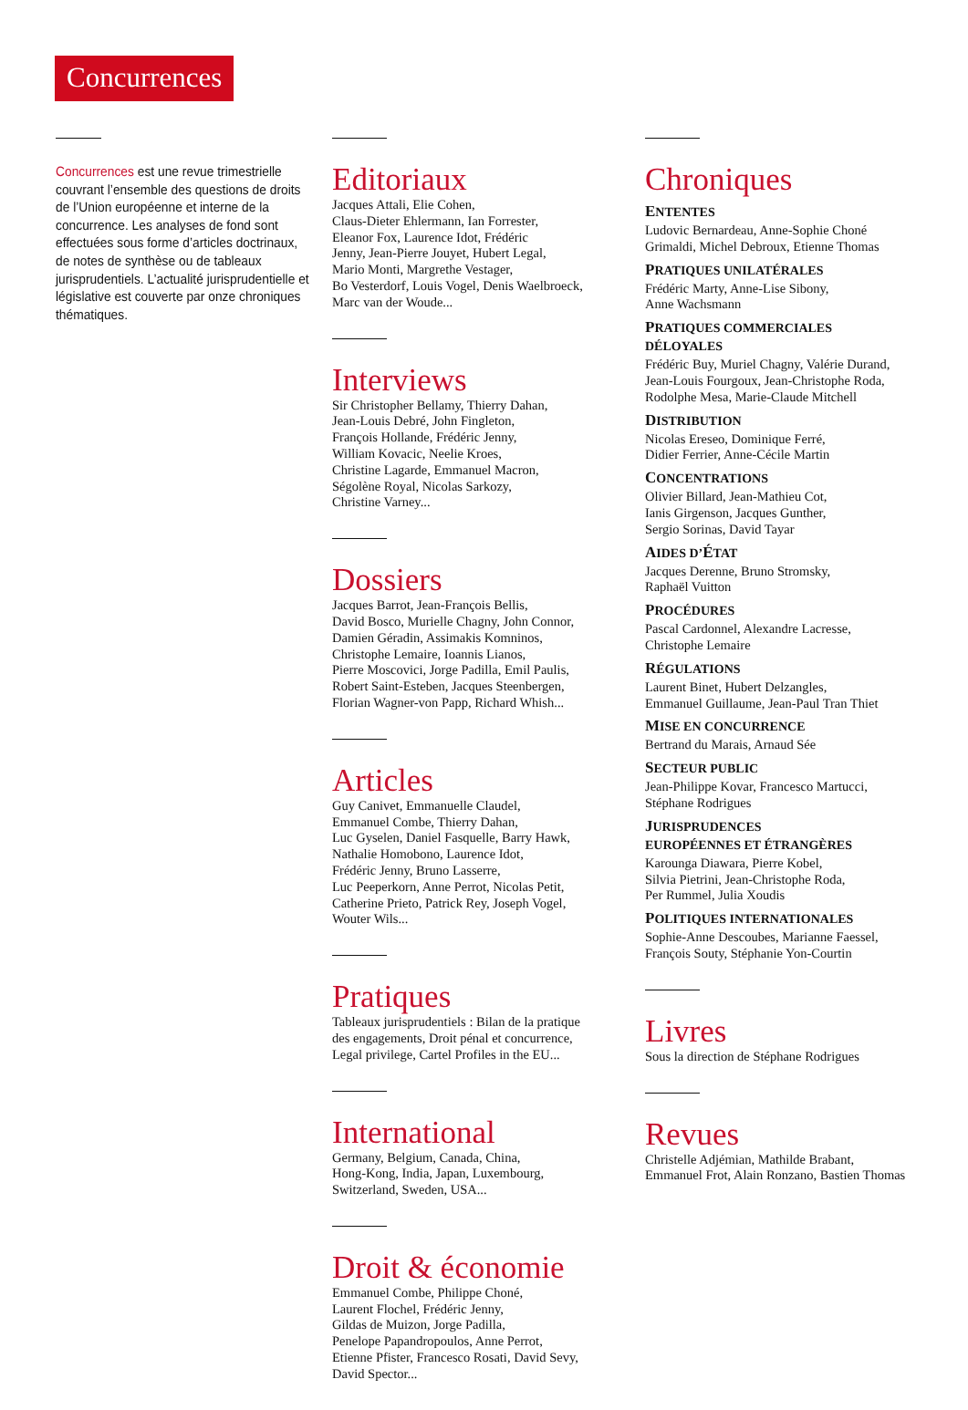Concurrences
Concurrences est une revue trimestrielle couvrant l’ensemble des questions de droits de l’Union européenne et interne de la concurrence. Les analyses de fond sont effectuées sous forme d’articles doctrinaux, de notes de synthèse ou de tableaux jurisprudentiels. L’actualité jurisprudentielle et législative est couverte par onze chroniques thématiques.
Editoriaux
Jacques Attali, Elie Cohen,
Claus-Dieter Ehlermann, Ian Forrester,
Eleanor Fox, Laurence Idot, Frédéric
Jenny, Jean-Pierre Jouyet, Hubert Legal,
Mario Monti, Margrethe Vestager,
Bo Vesterdorf, Louis Vogel, Denis Waelbroeck,
Marc van der Woude...
Interviews
Sir Christopher Bellamy, Thierry Dahan,
Jean-Louis Debré, John Fingleton,
François Hollande, Frédéric Jenny,
William Kovacic, Neelie Kroes,
Christine Lagarde, Emmanuel Macron,
Ségolène Royal, Nicolas Sarkozy,
Christine Varney...
Dossiers
Jacques Barrot, Jean-François Bellis,
David Bosco, Murielle Chagny, John Connor,
Damien Géradin, Assimakis Komninos,
Christophe Lemaire, Ioannis Lianos,
Pierre Moscovici, Jorge Padilla, Emil Paulis,
Robert Saint-Esteben, Jacques Steenbergen,
Florian Wagner-von Papp, Richard Whish...
Articles
Guy Canivet, Emmanuelle Claudel,
Emmanuel Combe, Thierry Dahan,
Luc Gyselen, Daniel Fasquelle, Barry Hawk,
Nathalie Homobono, Laurence Idot,
Frédéric Jenny, Bruno Lasserre,
Luc Peeperkorn, Anne Perrot, Nicolas Petit,
Catherine Prieto, Patrick Rey, Joseph Vogel,
Wouter Wils...
Pratiques
Tableaux jurisprudentiels : Bilan de la pratique
des engagements, Droit pénal et concurrence,
Legal privilege, Cartel Profiles in the EU...
International
Germany, Belgium, Canada, China,
Hong-Kong, India, Japan, Luxembourg,
Switzerland, Sweden, USA...
Droit & économie
Emmanuel Combe, Philippe Choné,
Laurent Flochel, Frédéric Jenny,
Gildas de Muizon, Jorge Padilla,
Penelope Papandropoulos, Anne Perrot,
Etienne Pfister, Francesco Rosati, David Sevy,
David Spector...
Chroniques
ENTENTES
Ludovic Bernardeau, Anne-Sophie Choné
Grimaldi, Michel Debroux, Etienne Thomas
PRATIQUES UNILATÉRALES
Frédéric Marty, Anne-Lise Sibony,
Anne Wachsmann
PRATIQUES COMMERCIALES
DÉLOYALES
Frédéric Buy, Muriel Chagny, Valérie Durand,
Jean-Louis Fourgoux, Jean-Christophe Roda,
Rodolphe Mesa, Marie-Claude Mitchell
DISTRIBUTION
Nicolas Ereseo, Dominique Ferré,
Didier Ferrier, Anne-Cécile Martin
CONCENTRATIONS
Olivier Billard, Jean-Mathieu Cot,
Ianis Girgenson, Jacques Gunther,
Sergio Sorinas, David Tayar
AIDES D’ÉTAT
Jacques Derenne, Bruno Stromsky,
Raphaël Vuitton
PROCÉDURES
Pascal Cardonnel, Alexandre Lacresse,
Christophe Lemaire
RÉGULATIONS
Laurent Binet, Hubert Delzangles,
Emmanuel Guillaume, Jean-Paul Tran Thiet
MISE EN CONCURRENCE
Bertrand du Marais, Arnaud Sée
SECTEUR PUBLIC
Jean-Philippe Kovar, Francesco Martucci,
Stéphane Rodrigues
JURISPRUDENCES
EUROPÉENNES ET ÉTRANGÈRES
Karounga Diawara, Pierre Kobel,
Silvia Pietrini, Jean-Christophe Roda,
Per Rummel, Julia Xoudis
POLITIQUES INTERNATIONALES
Sophie-Anne Descoubes, Marianne Faessel,
François Souty, Stéphanie Yon-Courtin
Livres
Sous la direction de Stéphane Rodrigues
Revues
Christelle Adjémian, Mathilde Brabant,
Emmanuel Frot, Alain Ronzano, Bastien Thomas